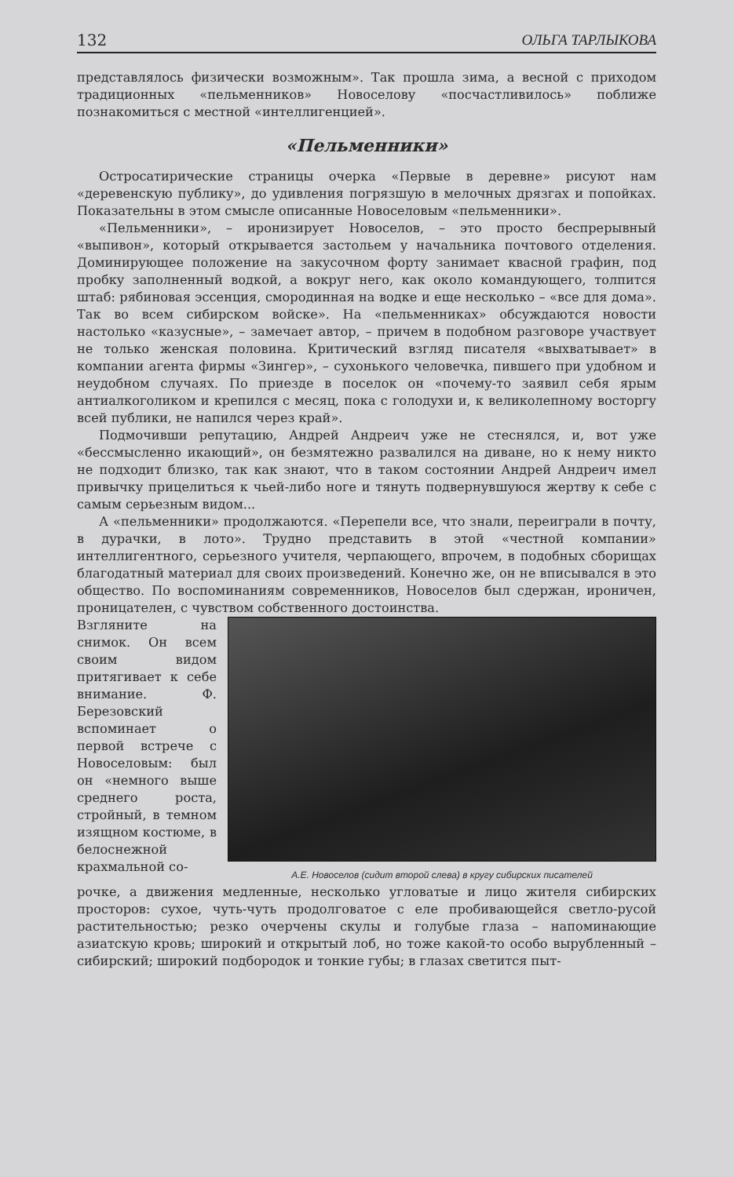132 ОЛЬГА ТАРЛЫКОВА
представлялось физически возможным». Так прошла зима, а весной с приходом традиционных «пельменников» Новоселову «посчастливилось» поближе познакомиться с местной «интеллигенцией».
«Пельменники»
Остросатирические страницы очерка «Первые в деревне» рисуют нам «деревенскую публику», до удивления погрязшую в мелочных дрязгах и попойках. Показательны в этом смысле описанные Новоселовым «пельменники».
«Пельменники», – иронизирует Новоселов, – это просто беспрерывный «выпивон», который открывается застольем у начальника почтового отделения. Доминирующее положение на закусочном форту занимает квасной графин, под пробку заполненный водкой, а вокруг него, как около командующего, толпится штаб: рябиновая эссенция, смородинная на водке и еще несколько – «все для дома». Так во всем сибирском войске». На «пельменниках» обсуждаются новости настолько «казусные», – замечает автор, – причем в подобном разговоре участвует не только женская половина. Критический взгляд писателя «выхватывает» в компании агента фирмы «Зингер», – сухонького человечка, пившего при удобном и неудобном случаях. По приезде в поселок он «почему-то заявил себя ярым антиалкоголиком и крепился с месяц, пока с голодухи и, к великолепному восторгу всей публики, не напился через край».
Подмочивши репутацию, Андрей Андреич уже не стеснялся, и, вот уже «бессмысленно икающий», он безмятежно развалился на диване, но к нему никто не подходит близко, так как знают, что в таком состоянии Андрей Андреич имел привычку прицелиться к чьей-либо ноге и тянуть подвернувшуюся жертву к себе с самым серьезным видом...
А «пельменники» продолжаются. «Перепели все, что знали, переиграли в почту, в дурачки, в лото». Трудно представить в этой «честной компании» интеллигентного, серьезного учителя, черпающего, впрочем, в подобных сборищах благодатный материал для своих произведений. Конечно же, он не вписывался в это общество. По воспоминаниям современников, Новоселов был сдержан, ироничен, проницателен, с чувством собственного достоинства.
Взгляните на снимок. Он всем своим видом притягивает к себе внимание. Ф. Березовский вспоминает о первой встрече с Новоселовым: был он «немного выше среднего роста, стройный, в темном изящном костюме, в белоснежной крахмальной со-
А.Е. Новоселов (сидит второй слева) в кругу сибирских писателей
рочке, а движения медленные, несколько угловатые и лицо жителя сибирских просторов: сухое, чуть-чуть продолговатое с еле пробивающейся светло-русой растительностью; резко очерчены скулы и голубые глаза – напоминающие азиатскую кровь; широкий и открытый лоб, но тоже какой-то особо вырубленный – сибирский; широкий подбородок и тонкие губы; в глазах светится пыт-